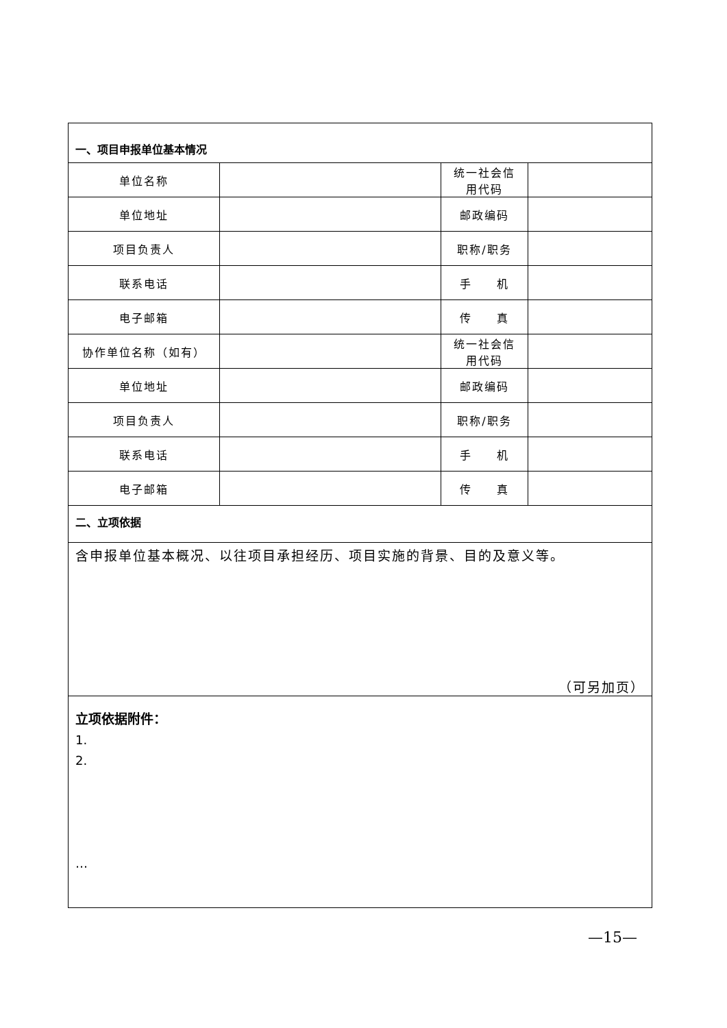| 一、项目申报单位基本情况 | | | |
| 单位名称 | | 统一社会信用代码 | |
| 单位地址 | | 邮政编码 | |
| 项目负责人 | | 职称/职务 | |
| 联系电话 | | 手 机 | |
| 电子邮箱 | | 传 真 | |
| 协作单位名称（如有） | | 统一社会信用代码 | |
| 单位地址 | | 邮政编码 | |
| 项目负责人 | | 职称/职务 | |
| 联系电话 | | 手 机 | |
| 电子邮箱 | | 传 真 | |
| 二、立项依据 | | | |
| 含申报单位基本概况、以往项目承担经历、项目实施的背景、目的及意义等。 （可另加页） | | | |
| 立项依据附件： 1. 2. … | | | |
—15—